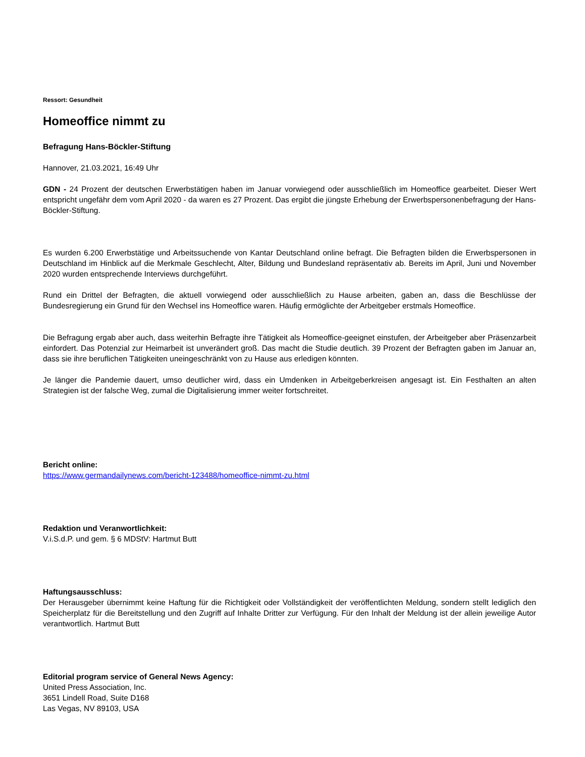Ressort: Gesundheit
Homeoffice nimmt zu
Befragung Hans-Böckler-Stiftung
Hannover, 21.03.2021, 16:49 Uhr
GDN - 24 Prozent der deutschen Erwerbstätigen haben im Januar vorwiegend oder ausschließlich im Homeoffice gearbeitet. Dieser Wert entspricht ungefähr dem vom April 2020 - da waren es 27 Prozent. Das ergibt die jüngste Erhebung der Erwerbspersonenbefragung der Hans-Böckler-Stiftung.
Es wurden 6.200 Erwerbstätige und Arbeitssuchende von Kantar Deutschland online befragt. Die Befragten bilden die Erwerbspersonen in Deutschland im Hinblick auf die Merkmale Geschlecht, Alter, Bildung und Bundesland repräsentativ ab. Bereits im April, Juni und November 2020 wurden entsprechende Interviews durchgeführt.
Rund ein Drittel der Befragten, die aktuell vorwiegend oder ausschließlich zu Hause arbeiten, gaben an, dass die Beschlüsse der Bundesregierung ein Grund für den Wechsel ins Homeoffice waren. Häufig ermöglichte der Arbeitgeber erstmals Homeoffice.
Die Befragung ergab aber auch, dass weiterhin Befragte ihre Tätigkeit als Homeoffice-geeignet einstufen, der Arbeitgeber aber Präsenzarbeit einfordert. Das Potenzial zur Heimarbeit ist unverändert groß. Das macht die Studie deutlich. 39 Prozent der Befragten gaben im Januar an, dass sie ihre beruflichen Tätigkeiten uneingeschränkt von zu Hause aus erledigen könnten.
Je länger die Pandemie dauert, umso deutlicher wird, dass ein Umdenken in Arbeitgeberkreisen angesagt ist. Ein Festhalten an alten Strategien ist der falsche Weg, zumal die Digitalisierung immer weiter fortschreitet.
Bericht online:
https://www.germandailynews.com/bericht-123488/homeoffice-nimmt-zu.html
Redaktion und Veranwortlichkeit:
V.i.S.d.P. und gem. § 6 MDStV: Hartmut Butt
Haftungsausschluss:
Der Herausgeber übernimmt keine Haftung für die Richtigkeit oder Vollständigkeit der veröffentlichten Meldung, sondern stellt lediglich den Speicherplatz für die Bereitstellung und den Zugriff auf Inhalte Dritter zur Verfügung. Für den Inhalt der Meldung ist der allein jeweilige Autor verantwortlich. Hartmut Butt
Editorial program service of General News Agency:
United Press Association, Inc.
3651 Lindell Road, Suite D168
Las Vegas, NV 89103, USA